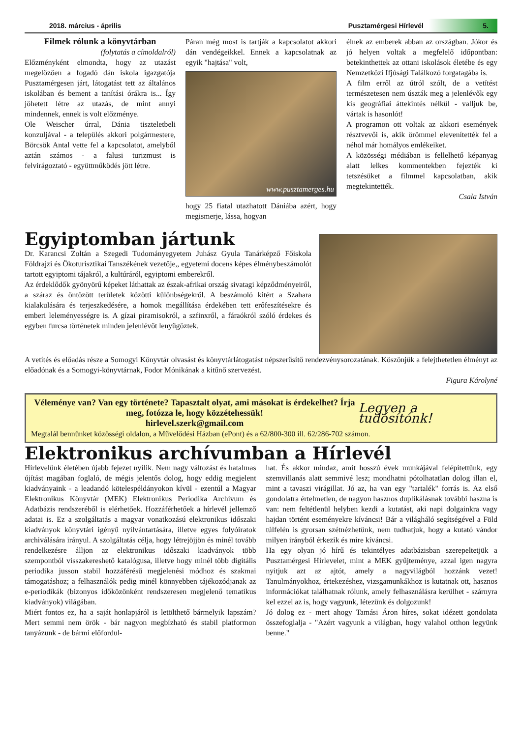2018. március - április Pusztamérgesi Hírlevél 5.
Filmek rólunk a könyvtárban
(folytatás a címoldalról)
Előzményként elmondta, hogy az utazást megelőzően a fogadó dán iskola igazgatója Pusztamérgesen járt, látogatást tett az általános iskolában és bement a tanítási órákra is... Így jöhetett létre az utazás, de mint annyi mindennek, ennek is volt előzménye.
Ole Weischer úrral, Dánia tiszteletbeli konzuljával - a település akkori polgármestere, Börcsök Antal vette fel a kapcsolatot, amelyből aztán számos - a falusi turizmust is felvirágoztató - együttműködés jött létre.
Páran még most is tartják a kapcsolatot akkori dán vendégeikkel. Ennek a kapcsolatnak az egyik "hajtása" volt,
www.pusztamerges.hu
hogy 25 fiatal utazhatott Dániába azért, hogy megismerje, lássa, hogyan
élnek az emberek abban az országban. Jókor és jó helyen voltak a megfelelő időpontban: betekinthettek az ottani iskolások életébe és egy Nemzetközi Ifjúsági Találkozó forgatagába is.
A film erről az útról szólt, de a vetítést természetesen nem úszták meg a jelenlévők egy kis geográfiai áttekintés nélkül - valljuk be, vártak is hasonlót!
A programon ott voltak az akkori események résztvevői is, akik örömmel elevenítették fel a néhol már homályos emlékeiket.
A közösségi médiában is fellelhető képanyag alatt lelkes kommentekben fejezték ki tetszésüket a filmmel kapcsolatban, akik megtekintették.
Csala István
Egyiptomban jártunk
Dr. Karancsi Zoltán a Szegedi Tudományegyetem Juhász Gyula Tanárképző Főiskola Földrajzi és Ökoturisztikai Tanszékének vezetője,, egyetemi docens képes élménybeszámolót tartott egyiptomi tájakról, a kultúráról, egyiptomi emberekről.
Az érdeklődők gyönyörű képeket láthattak az észak-afrikai ország sivatagi képződményeiről, a száraz és öntözött területek közötti különbségekről. A beszámoló kitért a Szahara kialakulására és terjeszkedésére, a homok megállítása érdekében tett erőfeszítésekre és emberi leleményességre is. A gízai piramisokról, a szfinxről, a fáraókról szóló érdekes és egyben furcsa történetek minden jelenlévőt lenyűgöztek.
A vetítés és előadás része a Somogyi Könyvtár olvasást és könyvtárlátogatást népszerűsítő rendezvénysorozatának. Köszönjük a felejthetetlen élményt az előadónak és a Somogyi-könyvtárnak, Fodor Mónikának a kitűnő szervezést.
Figura Károlyné
Véleménye van? Van egy története? Tapasztalt olyat, ami másokat is érdekelhet? Írja meg, fotózza le, hogy közzétehessük!
hirlevel.szerk@gmail.com
Legyen a tudósítónk!
Megtalál bennünket közösségi oldalon, a Művelődési Házban (ePont) és a 62/800-300 ill. 62/286-702 számon.
Elektronikus archívumban a Hírlevél
Hírlevelünk életében újabb fejezet nyílik. Nem nagy változást és hatalmas újítást magában foglaló, de mégis jelentős dolog, hogy eddig megjelent kiadványaink - a leadandó kötelespéldányokon kívül - ezentúl a Magyar Elektronikus Könyvtár (MEK) Elektronikus Periodika Archívum és Adatbázis rendszeréből is elérhetőek. Hozzáférhetőek a hírlevél jellemző adatai is. Ez a szolgáltatás a magyar vonatkozású elektronikus időszaki kiadványok könyvtári igényű nyilvántartására, illetve egyes folyóiratok archiválására irányul. A szolgáltatás célja, hogy létrejöjjön és minél tovább rendelkezésre álljon az elektronikus időszaki kiadványok több szempontból visszakereshető katalógusa, illetve hogy minél több digitális periodika jusson stabil hozzáférésű megjelenési módhoz és szakmai támogatáshoz; a felhasználók pedig minél könnyebben tájékozódjanak az e-periodikák (bizonyos időközönként rendszeresen megjelenő tematikus kiadványok) világában.
Miért fontos ez, ha a saját honlapjáról is letölthető bármelyik lapszám? Mert semmi nem örök - bár nagyon megbízható és stabil platformon tanyázunk - de bármi előfordul-
hat. És akkor mindaz, amit hosszú évek munkájával felépítettünk, egy szemvillanás alatt semmivé lesz; mondhatni pótolhatatlan dolog illan el, mint a tavaszi virágillat. Jó az, ha van egy "tartalék" forrás is. Az első gondolatra értelmetlen, de nagyon hasznos duplikálásnak további haszna is van: nem feltétlenül helyben kezdi a kutatást, aki napi dolgainkra vagy hajdan történt eseményekre kíváncsi! Bár a világháló segítségével a Föld túlfelén is gyorsan szétnézhetünk, nem tudhatjuk, hogy a kutató vándor milyen irányból érkezik és mire kíváncsi.
Ha egy olyan jó hírű és tekintélyes adatbázisban szerepeltetjük a Pusztamérgesi Hírlevelet, mint a MEK gyűjteménye, azzal igen nagyra nyitjuk azt az ajtót, amely a nagyvilágból hozzánk vezet! Tanulmányokhoz, értekezéshez, vizsgamunkákhoz is kutatnak ott, hasznos információkat találhatnak rólunk, amely felhasználásra kerülhet - szárnyra kel ezzel az is, hogy vagyunk, létezünk és dolgozunk!
Jó dolog ez - mert ahogy Tamási Áron híres, sokat idézett gondolata összefoglalja - "Azért vagyunk a világban, hogy valahol otthon legyünk benne."